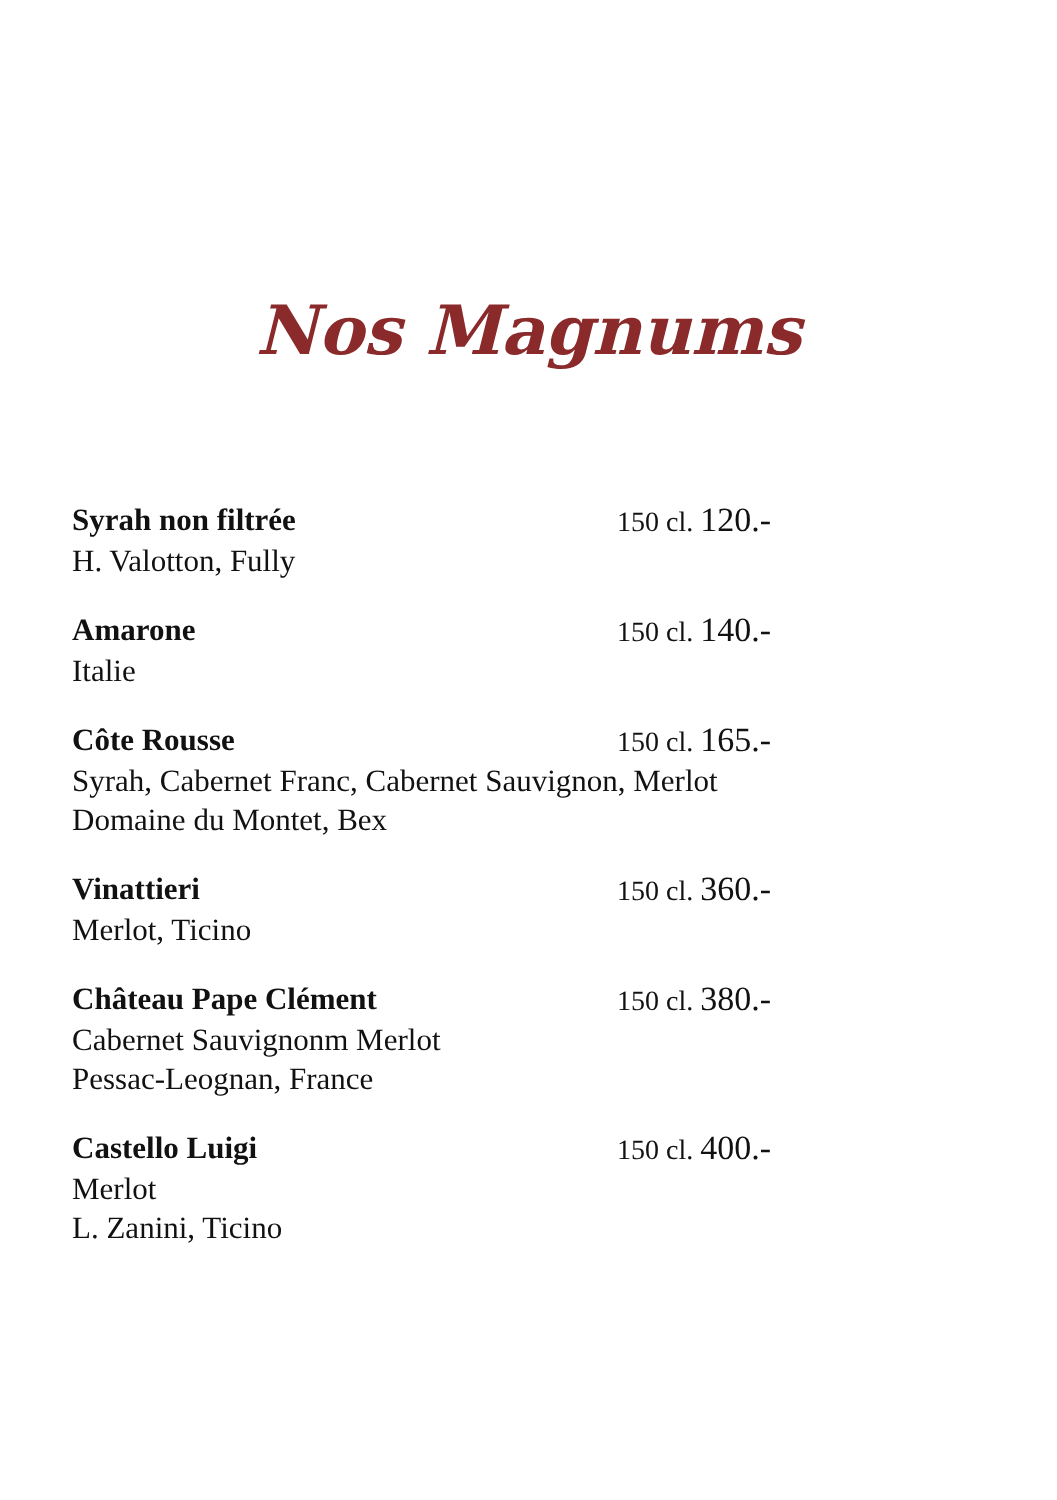Nos Magnums
Syrah non filtrée 150 cl. 120.-
H. Valotton, Fully
Amarone 150 cl. 140.-
Italie
Côte Rousse 150 cl. 165.-
Syrah, Cabernet Franc, Cabernet Sauvignon, Merlot
Domaine du Montet, Bex
Vinattieri 150 cl. 360.-
Merlot, Ticino
Château Pape Clément 150 cl. 380.-
Cabernet Sauvignonm Merlot
Pessac-Leognan, France
Castello Luigi 150 cl. 400.-
Merlot
L. Zanini, Ticino